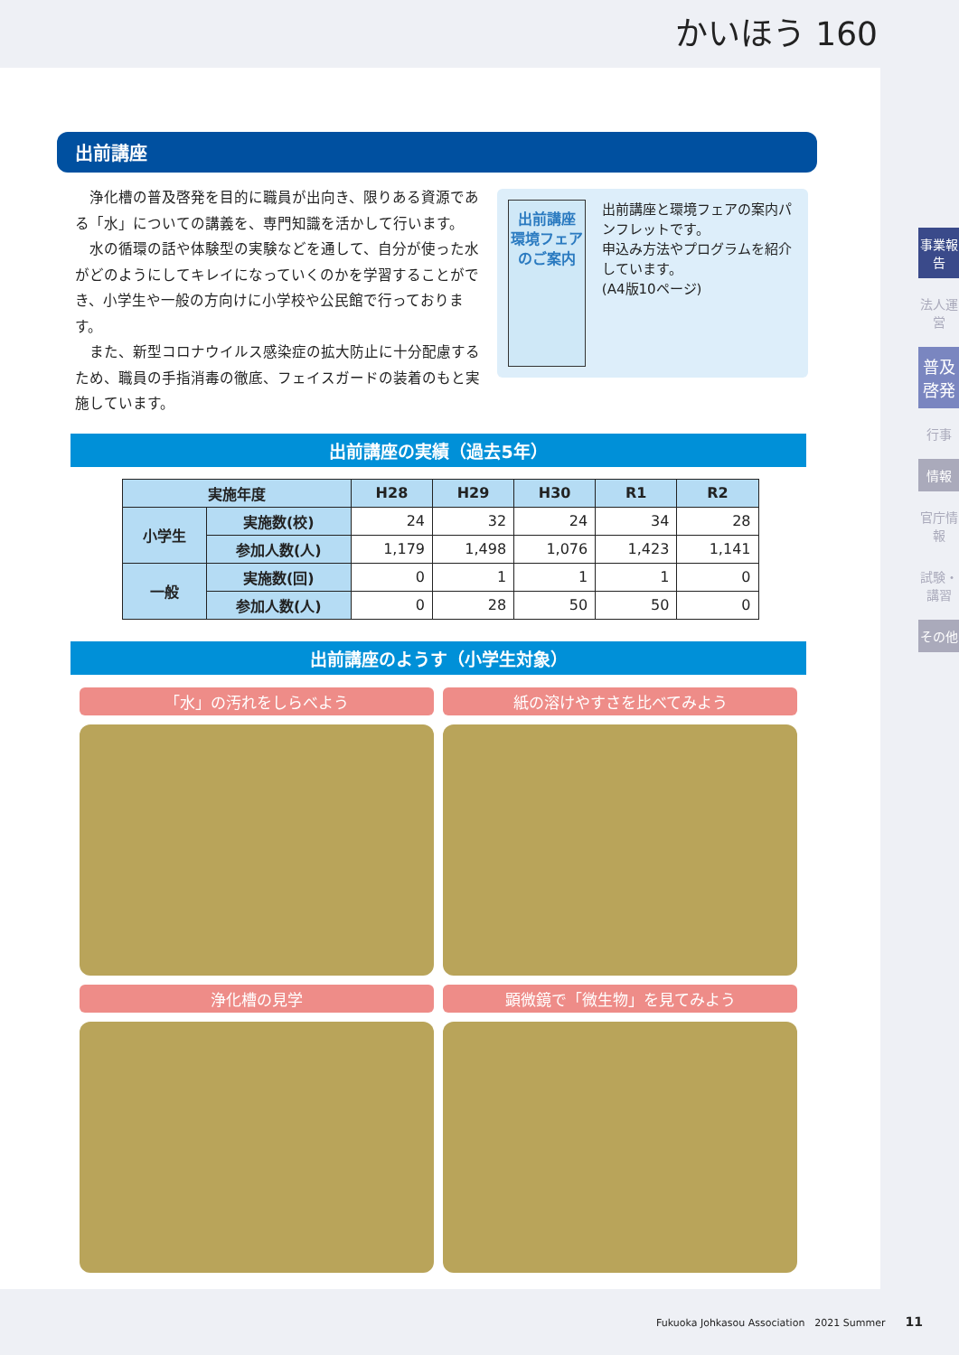かいほう 160
出前講座
出前講座
環境フェア
のご案内
出前講座と環境フェアの案内パンフレットです。
申込み方法やプログラムを紹介しています。
(A4版10ページ)
　浄化槽の普及啓発を目的に職員が出向き、限りある資源である「水」についての講義を、専門知識を活かして行います。
　水の循環の話や体験型の実験などを通して、自分が使った水がどのようにしてキレイになっていくのかを学習することができ、小学生や一般の方向けに小学校や公民館で行っております。
　また、新型コロナウイルス感染症の拡大防止に十分配慮するため、職員の手指消毒の徹底、フェイスガードの装着のもと実施しています。
出前講座の実績（過去5年）
| 実施年度 | | H28 | H29 | H30 | R1 | R2 |
| --- | --- | --- | --- | --- | --- | --- |
| 小学生 | 実施数(校) | 24 | 32 | 24 | 34 | 28 |
| | 参加人数(人) | 1,179 | 1,498 | 1,076 | 1,423 | 1,141 |
| 一般 | 実施数(回) | 0 | 1 | 1 | 1 | 0 |
| | 参加人数(人) | 0 | 28 | 50 | 50 | 0 |
出前講座のようす（小学生対象）
「水」の汚れをしらべよう
紙の溶けやすさを比べてみよう
浄化槽の見学
顕微鏡で「微生物」を見てみよう
事業報告
法人運営
普及啓発
行事
情報
官庁情報
試験・講習
その他
Fukuoka Johkasou Association　2021 Summer　　11